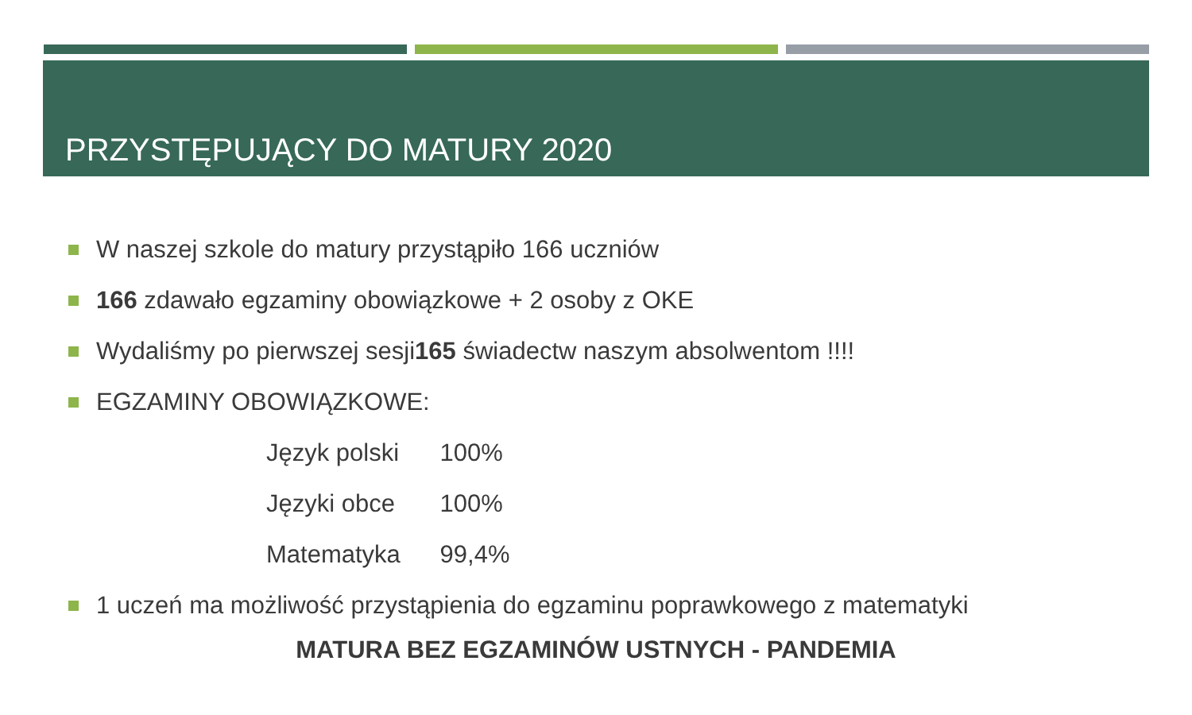PRZYSTĘPUJĄCY DO MATURY 2020
W naszej szkole do matury przystąpiło 166 uczniów
166 zdawało egzaminy obowiązkowe + 2 osoby z OKE
Wydaliśmy po pierwszej sesji 165 świadectw naszym absolwentom !!!!
EGZAMINY OBOWIĄZKOWE:
Język polski 100%
Języki obce 100%
Matematyka 99,4%
1 uczeń ma możliwość przystąpienia do egzaminu poprawkowego z matematyki
MATURA BEZ EGZAMINÓW USTNYCH - PANDEMIA